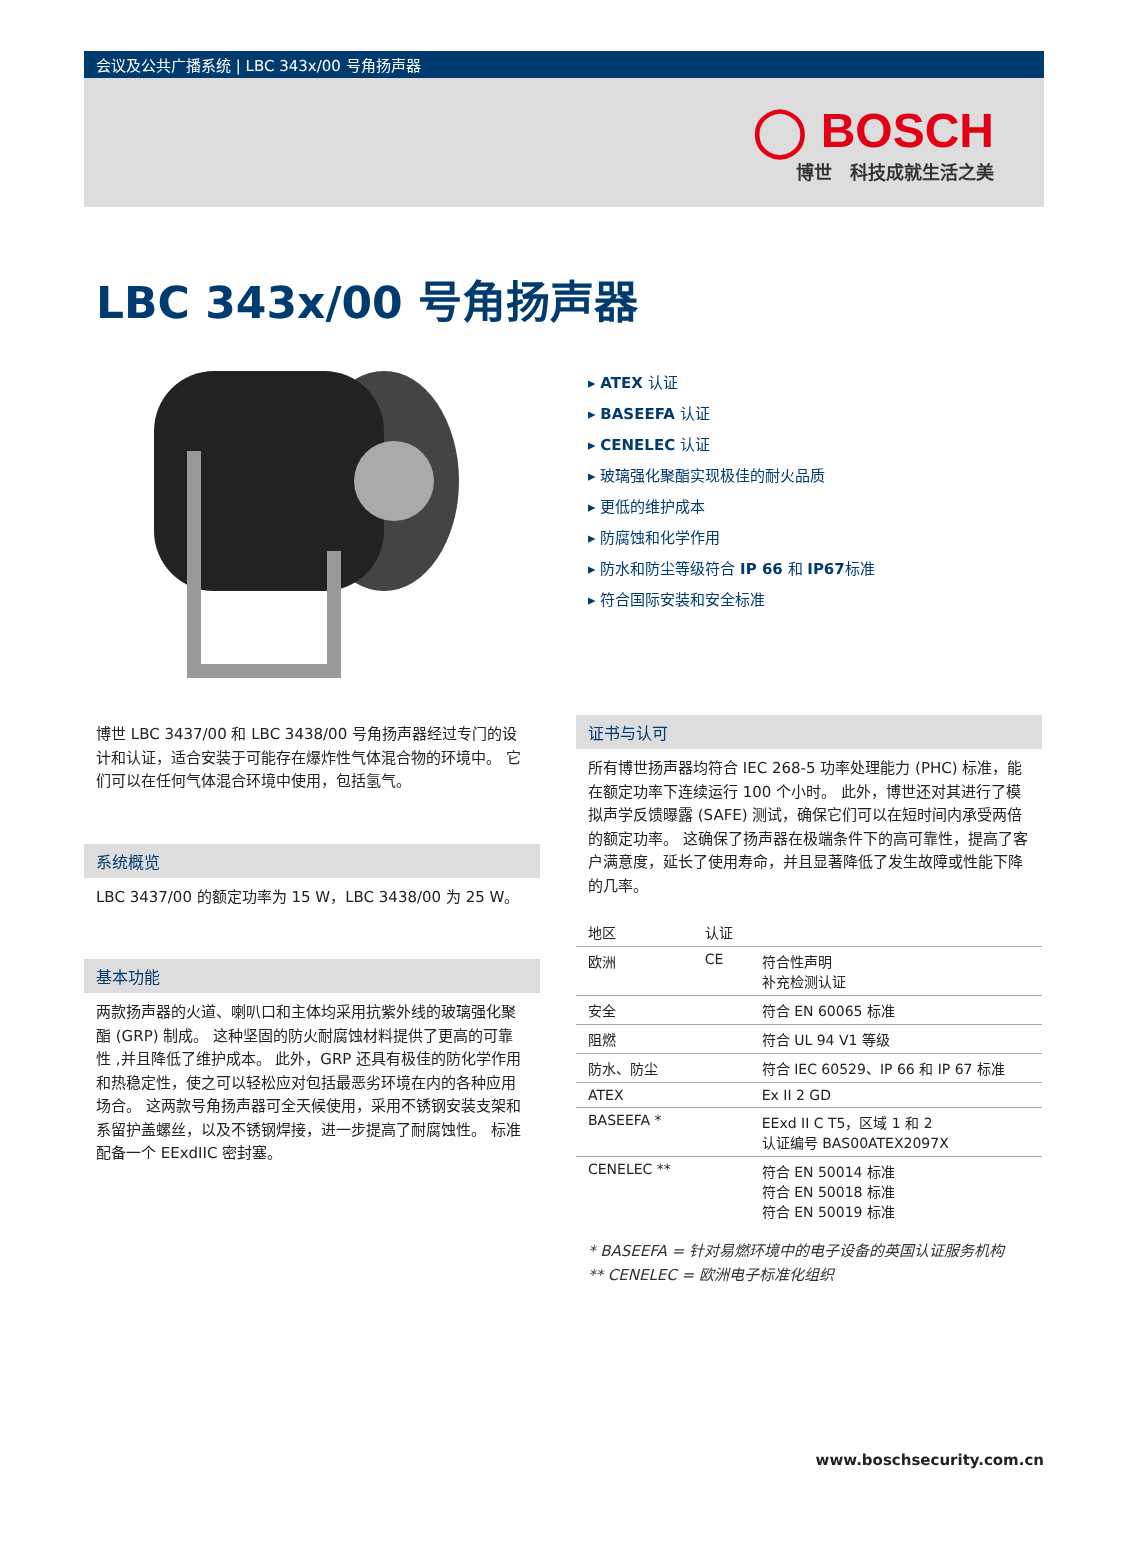会议及公共广播系统 | LBC 343x/00 号角扬声器
◯ BOSCH
博世　科技成就生活之美
LBC 343x/00 号角扬声器
▸ ATEX 认证
▸ BASEEFA 认证
▸ CENELEC 认证
▸ 玻璃强化聚酯实现极佳的耐火品质
▸ 更低的维护成本
▸ 防腐蚀和化学作用
▸ 防水和防尘等级符合 IP 66 和 IP67标准
▸ 符合国际安装和安全标准
博世 LBC 3437/00 和 LBC 3438/00 号角扬声器经过专门的设计和认证，适合安装于可能存在爆炸性气体混合物的环境中。 它们可以在任何气体混合环境中使用，包括氢气。
系统概览
LBC 3437/00 的额定功率为 15 W，LBC 3438/00 为 25 W。
基本功能
两款扬声器的火道、喇叭口和主体均采用抗紫外线的玻璃强化聚酯 (GRP) 制成。 这种坚固的防火耐腐蚀材料提供了更高的可靠性 ,并且降低了维护成本。 此外，GRP 还具有极佳的防化学作用和热稳定性，使之可以轻松应对包括最恶劣环境在内的各种应用场合。 这两款号角扬声器可全天候使用，采用不锈钢安装支架和系留护盖螺丝，以及不锈钢焊接，进一步提高了耐腐蚀性。 标准配备一个 EExdIIC 密封塞。
证书与认可
所有博世扬声器均符合 IEC 268-5 功率处理能力 (PHC) 标准，能在额定功率下连续运行 100 个小时。 此外，博世还对其进行了模拟声学反馈曝露 (SAFE) 测试，确保它们可以在短时间内承受两倍的额定功率。 这确保了扬声器在极端条件下的高可靠性，提高了客户满意度，延长了使用寿命，并且显著降低了发生故障或性能下降的几率。
| 地区 | 认证 | |
| --- | --- | --- |
| 欧洲 | CE | 符合性声明 补充检测认证 |
| 安全 | | 符合 EN 60065 标准 |
| 阻燃 | | 符合 UL 94 V1 等级 |
| 防水、防尘 | | 符合 IEC 60529、IP 66 和 IP 67 标准 |
| ATEX | | Ex II 2 GD |
| BASEEFA * | | EExd II C T5，区域 1 和 2 认证编号 BAS00ATEX2097X |
| CENELEC ** | | 符合 EN 50014 标准 符合 EN 50018 标准 符合 EN 50019 标准 |
* BASEEFA = 针对易燃环境中的电子设备的英国认证服务机构
** CENELEC = 欧洲电子标准化组织
www.boschsecurity.com.cn